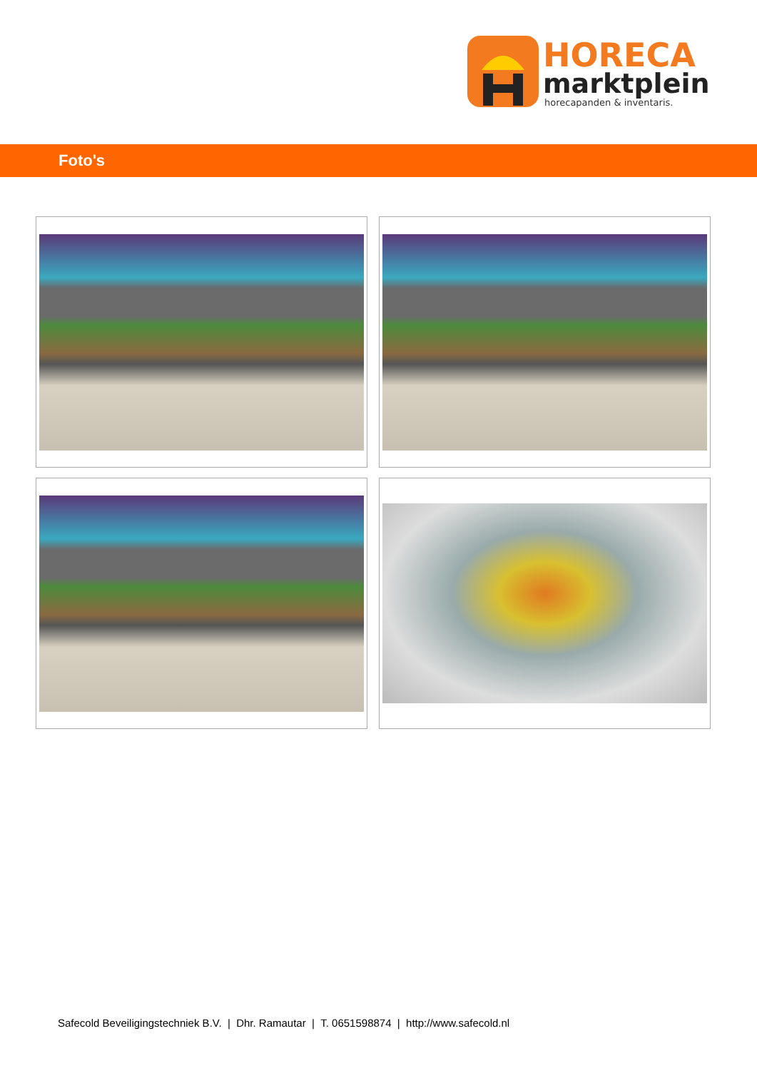HORECA
marktplein
horecapanden & inventaris.
Foto's
Safecold Beveiligingstechniek B.V. | Dhr. Ramautar | T. 0651598874 | http://www.safecold.nl